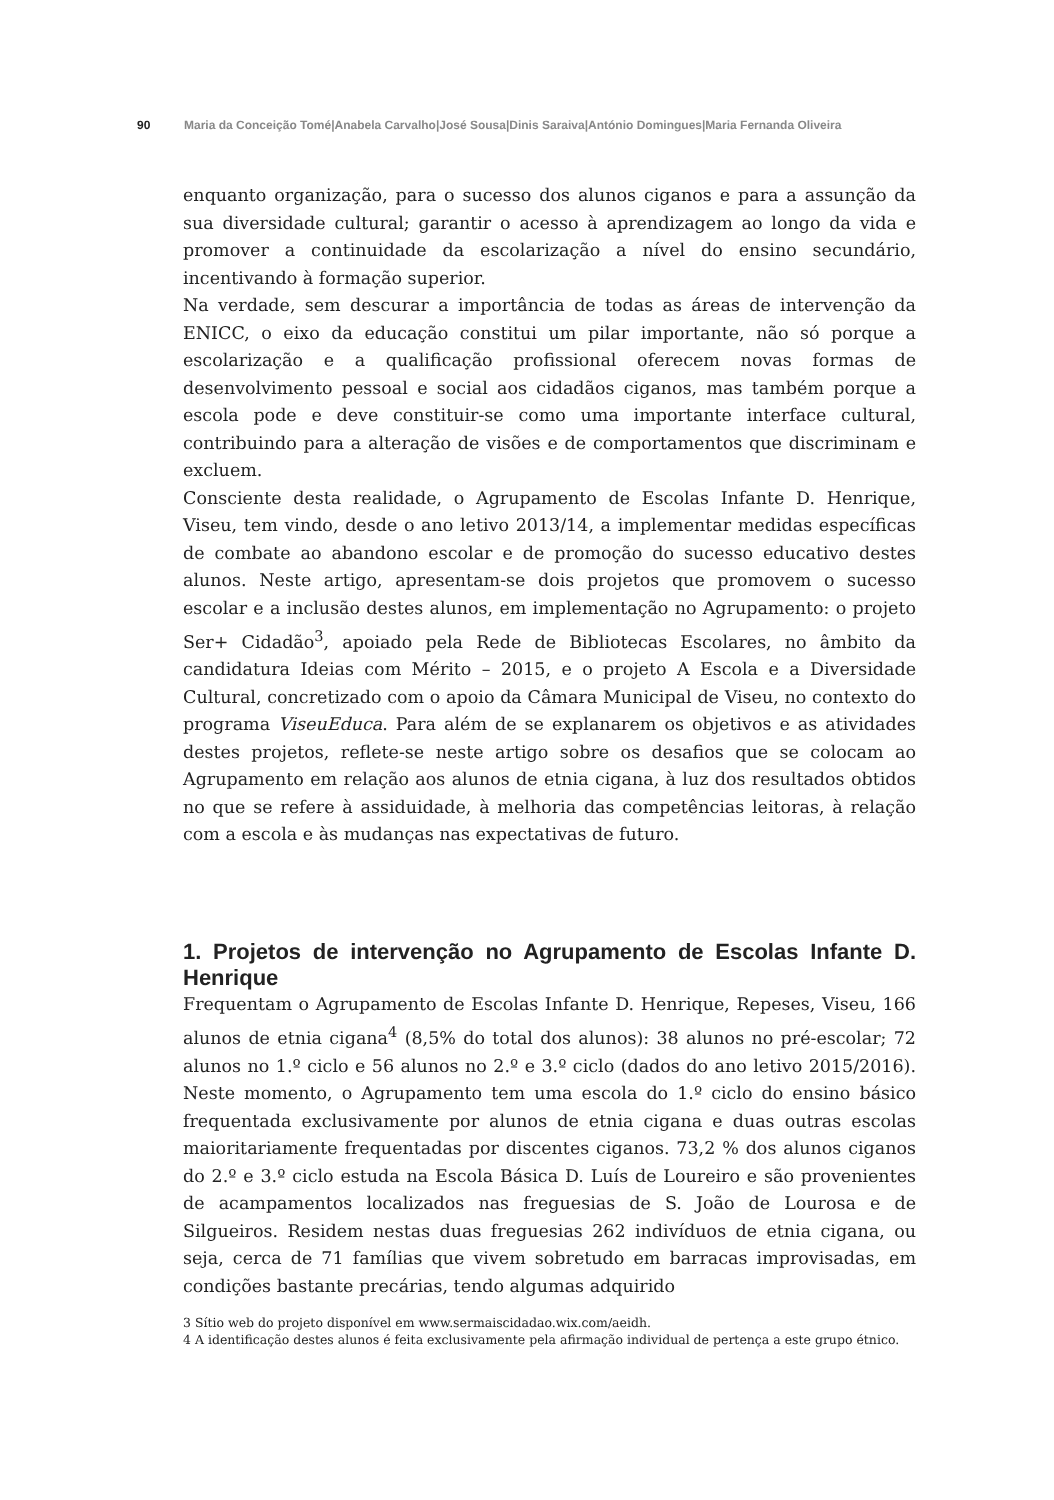90 Maria da Conceição Tomé|Anabela Carvalho|José Sousa|Dinis Saraiva|António Domingues|Maria Fernanda Oliveira
enquanto organização, para o sucesso dos alunos ciganos e para a assunção da sua diversidade cultural; garantir o acesso à aprendizagem ao longo da vida e promover a continuidade da escolarização a nível do ensino secundário, incentivando à formação superior.
Na verdade, sem descurar a importância de todas as áreas de intervenção da ENICC, o eixo da educação constitui um pilar importante, não só porque a escolarização e a qualificação profissional oferecem novas formas de desenvolvimento pessoal e social aos cidadãos ciganos, mas também porque a escola pode e deve constituir-se como uma importante interface cultural, contribuindo para a alteração de visões e de comportamentos que discriminam e excluem.
Consciente desta realidade, o Agrupamento de Escolas Infante D. Henrique, Viseu, tem vindo, desde o ano letivo 2013/14, a implementar medidas específicas de combate ao abandono escolar e de promoção do sucesso educativo destes alunos. Neste artigo, apresentam-se dois projetos que promovem o sucesso escolar e a inclusão destes alunos, em implementação no Agrupamento: o projeto Ser+ Cidadão<sup>3</sup>, apoiado pela Rede de Bibliotecas Escolares, no âmbito da candidatura Ideias com Mérito – 2015, e o projeto A Escola e a Diversidade Cultural, concretizado com o apoio da Câmara Municipal de Viseu, no contexto do programa ViseuEduca. Para além de se explanarem os objetivos e as atividades destes projetos, reflete-se neste artigo sobre os desafios que se colocam ao Agrupamento em relação aos alunos de etnia cigana, à luz dos resultados obtidos no que se refere à assiduidade, à melhoria das competências leitoras, à relação com a escola e às mudanças nas expectativas de futuro.
1. Projetos de intervenção no Agrupamento de Escolas Infante D. Henrique
Frequentam o Agrupamento de Escolas Infante D. Henrique, Repeses, Viseu, 166 alunos de etnia cigana<sup>4</sup> (8,5% do total dos alunos): 38 alunos no pré-escolar; 72 alunos no 1.º ciclo e 56 alunos no 2.º e 3.º ciclo (dados do ano letivo 2015/2016). Neste momento, o Agrupamento tem uma escola do 1.º ciclo do ensino básico frequentada exclusivamente por alunos de etnia cigana e duas outras escolas maioritariamente frequentadas por discentes ciganos. 73,2 % dos alunos ciganos do 2.º e 3.º ciclo estuda na Escola Básica D. Luís de Loureiro e são provenientes de acampamentos localizados nas freguesias de S. João de Lourosa e de Silgueiros. Residem nestas duas freguesias 262 indivíduos de etnia cigana, ou seja, cerca de 71 famílias que vivem sobretudo em barracas improvisadas, em condições bastante precárias, tendo algumas adquirido
3 Sítio web do projeto disponível em www.sermaiscidadao.wix.com/aeidh.
4 A identificação destes alunos é feita exclusivamente pela afirmação individual de pertença a este grupo étnico.